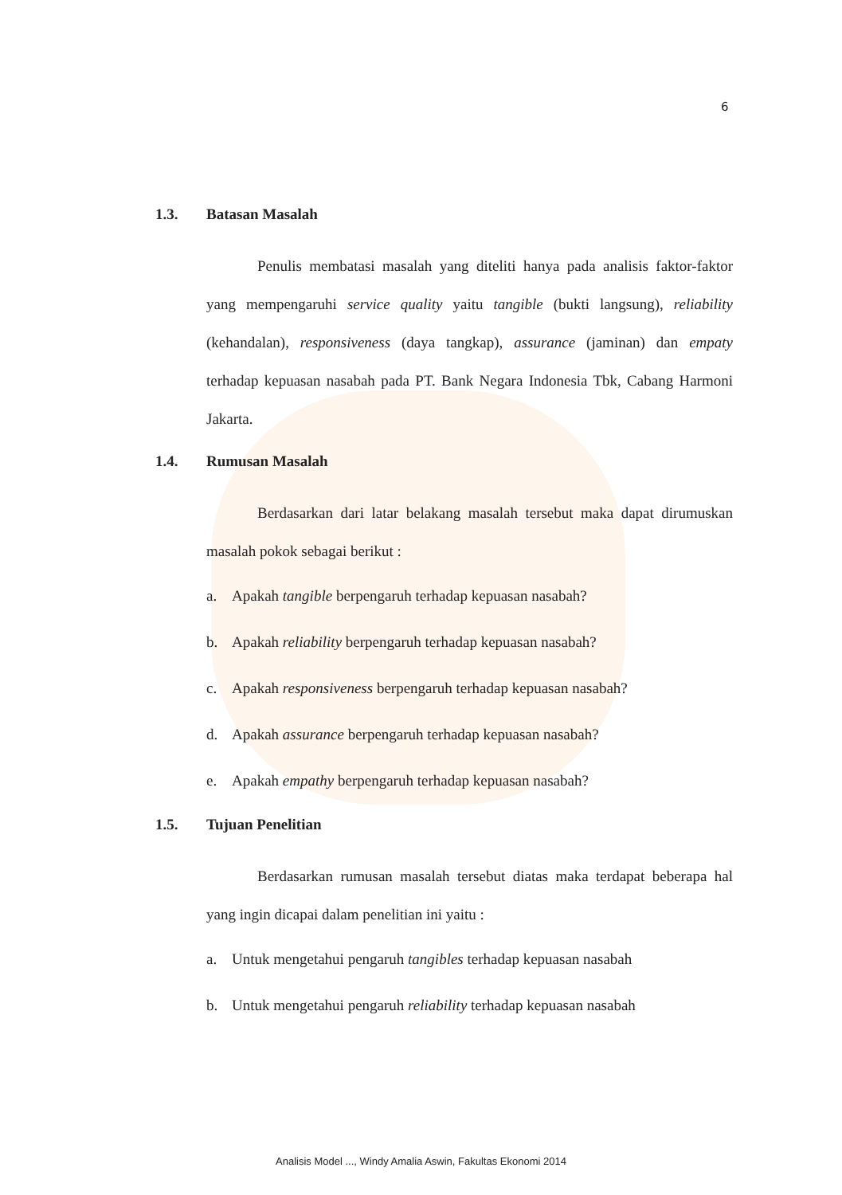6
1.3. Batasan Masalah
Penulis membatasi masalah yang diteliti hanya pada analisis faktor-faktor yang mempengaruhi service quality yaitu tangible (bukti langsung), reliability (kehandalan), responsiveness (daya tangkap), assurance (jaminan) dan empaty terhadap kepuasan nasabah pada PT. Bank Negara Indonesia Tbk, Cabang Harmoni Jakarta.
1.4. Rumusan Masalah
Berdasarkan dari latar belakang masalah tersebut maka dapat dirumuskan masalah pokok sebagai berikut :
a. Apakah tangible berpengaruh terhadap kepuasan nasabah?
b. Apakah reliability berpengaruh terhadap kepuasan nasabah?
c. Apakah responsiveness berpengaruh terhadap kepuasan nasabah?
d. Apakah assurance berpengaruh terhadap kepuasan nasabah?
e. Apakah empathy berpengaruh terhadap kepuasan nasabah?
1.5. Tujuan Penelitian
Berdasarkan rumusan masalah tersebut diatas maka terdapat beberapa hal yang ingin dicapai dalam penelitian ini yaitu :
a. Untuk mengetahui pengaruh tangibles terhadap kepuasan nasabah
b. Untuk mengetahui pengaruh reliability terhadap kepuasan nasabah
Analisis Model ..., Windy Amalia Aswin, Fakultas Ekonomi 2014